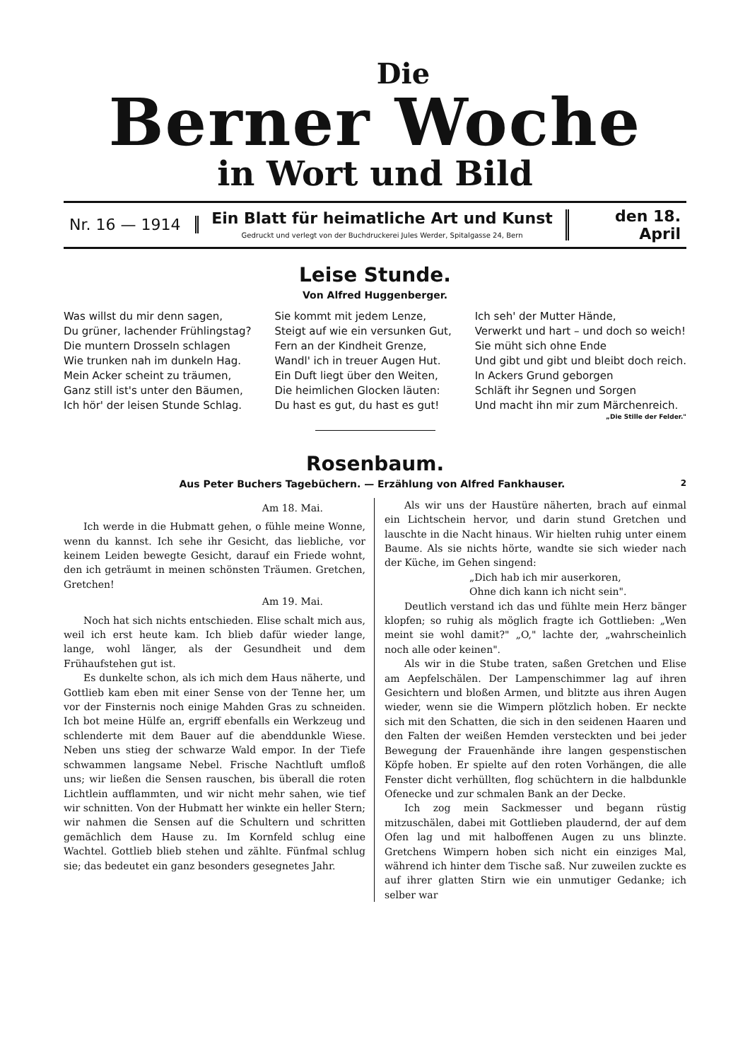Die
Berner Woche
in Wort und Bild
Nr. 16 — 1914
Ein Blatt für heimatliche Art und Kunst
Gedruckt und verlegt von der Buchdruckerei Jules Werder, Spitalgasse 24, Bern
den 18. April
Leise Stunde.
Von Alfred Huggenberger.
Was willst du mir denn sagen,
Du grüner, lachender Frühlingstag?
Die muntern Drosseln schlagen
Wie trunken nah im dunkeln Hag.
Mein Acker scheint zu träumen,
Ganz still ist's unter den Bäumen,
Ich hör' der leisen Stunde Schlag.
Sie kommt mit jedem Lenze,
Steigt auf wie ein versunken Gut,
Fern an der Kindheit Grenze,
Wandl' ich in treuer Augen Hut.
Ein Duft liegt über den Weiten,
Die heimlichen Glocken läuten:
Du hast es gut, du hast es gut!
Ich seh' der Mutter Hände,
Verwerkt und hart – und doch so weich!
Sie müht sich ohne Ende
Und gibt und gibt und bleibt doch reich.
In Ackers Grund geborgen
Schläft ihr Segnen und Sorgen
Und macht ihn mir zum Märchenreich.
„Die Stille der Felder."
Rosenbaum.
Aus Peter Buchers Tagebüchern. — Erzählung von Alfred Fankhauser. 2
Am 18. Mai.
Ich werde in die Hubmatt gehen, o fühle meine Wonne, wenn du kannst. Ich sehe ihr Gesicht, das liebliche, vor keinem Leiden bewegte Gesicht, darauf ein Friede wohnt, den ich geträumt in meinen schönsten Träumen. Gretchen, Gretchen!
Am 19. Mai.
Noch hat sich nichts entschieden. Elise schalt mich aus, weil ich erst heute kam. Ich blieb dafür wieder lange, lange, wohl länger, als der Gesundheit und dem Frühaufstehen gut ist.
Es dunkelte schon, als ich mich dem Haus näherte, und Gottlieb kam eben mit einer Sense von der Tenne her, um vor der Finsternis noch einige Mahden Gras zu schneiden. Ich bot meine Hülfe an, ergriff ebenfalls ein Werkzeug und schlenderte mit dem Bauer auf die abenddunkle Wiese. Neben uns stieg der schwarze Wald empor. In der Tiefe schwammen langsame Nebel. Frische Nachtluft umfloß uns; wir ließen die Sensen rauschen, bis überall die roten Lichtlein aufflammten, und wir nicht mehr sahen, wie tief wir schnitten. Von der Hubmatt her winkte ein heller Stern; wir nahmen die Sensen auf die Schultern und schritten gemächlich dem Hause zu. Im Kornfeld schlug eine Wachtel. Gottlieb blieb stehen und zählte. Fünfmal schlug sie; das bedeutet ein ganz besonders gesegnetes Jahr.
Als wir uns der Haustüre näherten, brach auf einmal ein Lichtschein hervor, und darin stund Gretchen und lauschte in die Nacht hinaus. Wir hielten ruhig unter einem Baume. Als sie nichts hörte, wandte sie sich wieder nach der Küche, im Gehen singend:
„Dich hab ich mir auserkoren,
Ohne dich kann ich nicht sein".
Deutlich verstand ich das und fühlte mein Herz bänger klopfen; so ruhig als möglich fragte ich Gottlieben: „Wen meint sie wohl damit?" „O," lachte der, „wahrscheinlich noch alle oder keinen".
Als wir in die Stube traten, saßen Gretchen und Elise am Aepfelschälen. Der Lampenschimmer lag auf ihren Gesichtern und bloßen Armen, und blitzte aus ihren Augen wieder, wenn sie die Wimpern plötzlich hoben. Er neckte sich mit den Schatten, die sich in den seidenen Haaren und den Falten der weißen Hemden versteckten und bei jeder Bewegung der Frauenhände ihre langen gespenstischen Köpfe hoben. Er spielte auf den roten Vorhängen, die alle Fenster dicht verhüllten, flog schüchtern in die halbdunkle Ofenecke und zur schmalen Bank an der Decke.
Ich zog mein Sackmesser und begann rüstig mitzuschälen, dabei mit Gottlieben plaudernd, der auf dem Ofen lag und mit halboffenen Augen zu uns blinzte. Gretchens Wimpern hoben sich nicht ein einziges Mal, während ich hinter dem Tische saß. Nur zuweilen zuckte es auf ihrer glatten Stirn wie ein unmutiger Gedanke; ich selber war